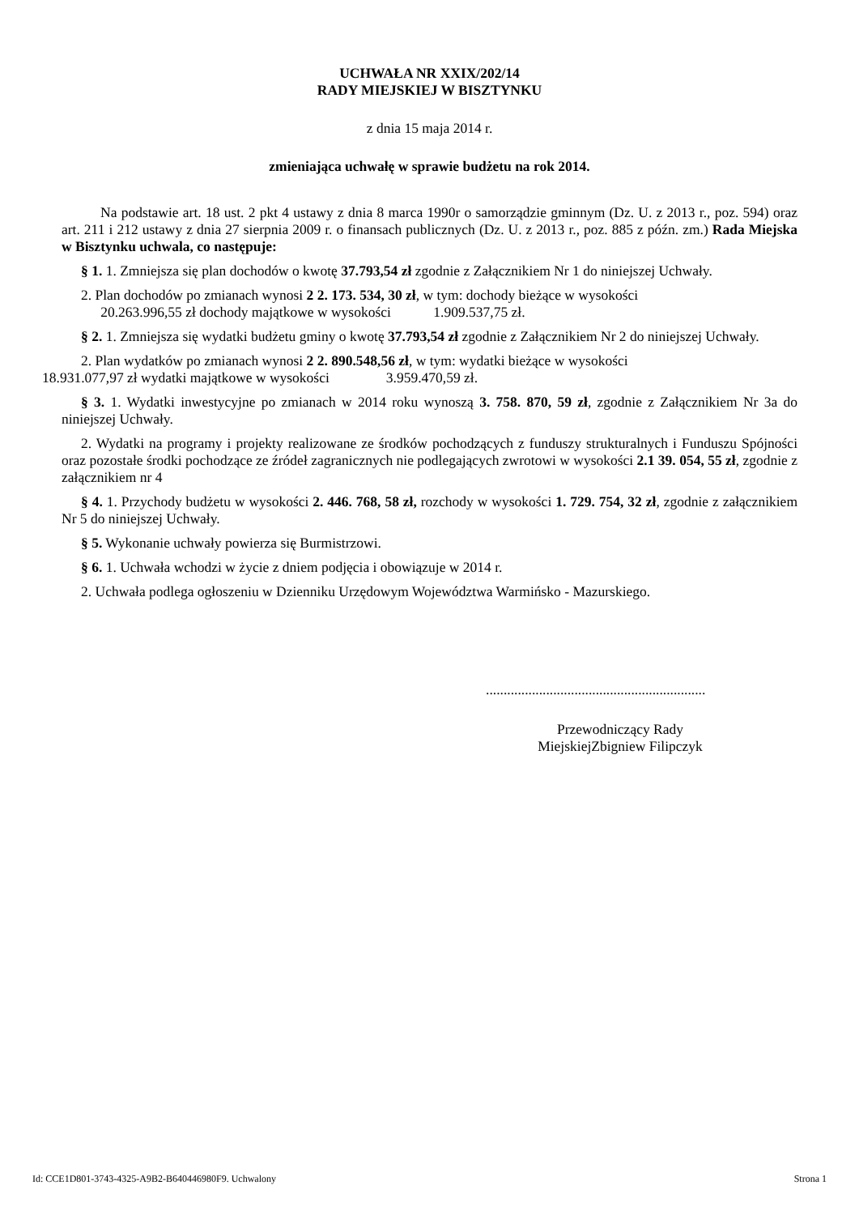UCHWAŁA NR XXIX/202/14
RADY MIEJSKIEJ W BISZTYNKU
z dnia 15 maja 2014 r.
zmieniająca uchwałę w sprawie budżetu na rok 2014.
Na podstawie art. 18 ust. 2 pkt 4 ustawy z dnia 8 marca 1990r o samorządzie gminnym (Dz. U. z 2013 r., poz. 594) oraz art. 211 i 212 ustawy z dnia 27 sierpnia 2009 r. o finansach publicznych (Dz. U. z 2013 r., poz. 885 z późn. zm.) Rada Miejska w Bisztynku uchwala, co następuje:
§ 1. 1. Zmniejsza się plan dochodów o kwotę 37.793,54 zł zgodnie z Załącznikiem Nr 1 do niniejszej Uchwały.
2. Plan dochodów po zmianach wynosi 2 2. 173. 534, 30 zł, w tym: dochody bieżące w wysokości
20.263.996,55 zł dochody majątkowe w wysokości 1.909.537,75 zł.
§ 2. 1. Zmniejsza się wydatki budżetu gminy o kwotę 37.793,54 zł zgodnie z Załącznikiem Nr 2 do niniejszej Uchwały.
2. Plan wydatków po zmianach wynosi 2 2. 890.548,56 zł, w tym: wydatki bieżące w wysokości
18.931.077,97 zł wydatki majątkowe w wysokości 3.959.470,59 zł.
§ 3. 1. Wydatki inwestycyjne po zmianach w 2014 roku wynoszą 3. 758. 870, 59 zł, zgodnie z Załącznikiem Nr 3a do niniejszej Uchwały.
2. Wydatki na programy i projekty realizowane ze środków pochodzących z funduszy strukturalnych i Funduszu Spójności oraz pozostałe środki pochodzące ze źródeł zagranicznych nie podlegających zwrotowi w wysokości 2.1 39. 054, 55 zł, zgodnie z załącznikiem nr 4
§ 4. 1. Przychody budżetu w wysokości 2. 446. 768, 58 zł, rozchody w wysokości 1. 729. 754, 32 zł, zgodnie z załącznikiem Nr 5 do niniejszej Uchwały.
§ 5. Wykonanie uchwały powierza się Burmistrzowi.
§ 6. 1. Uchwała wchodzi w życie z dniem podjęcia i obowiązuje w 2014 r.
2. Uchwała podlega ogłoszeniu w Dzienniku Urzędowym Województwa Warmińsko - Mazurskiego.
..............................................................
Przewodniczący Rady
MiejskiejZbigniew Filipczyk
Id: CCE1D801-3743-4325-A9B2-B640446980F9. Uchwalony Strona 1